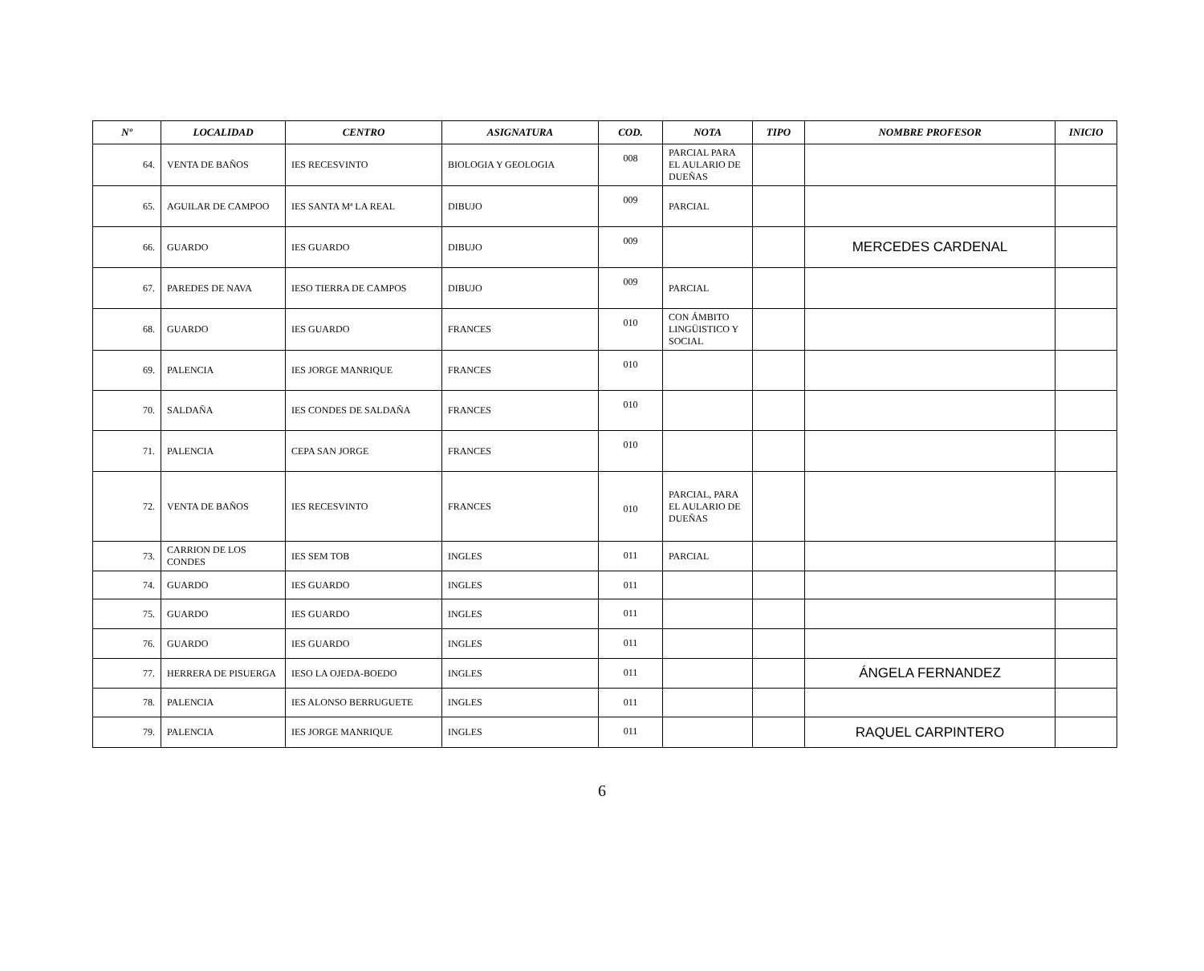| Nº | LOCALIDAD | CENTRO | ASIGNATURA | COD. | NOTA | TIPO | NOMBRE PROFESOR | INICIO |
| --- | --- | --- | --- | --- | --- | --- | --- | --- |
| 64. | VENTA DE BAÑOS | IES RECESVINTO | BIOLOGIA Y GEOLOGIA | 008 | PARCIAL PARA EL AULARIO DE DUEÑAS | | | |
| 65. | AGUILAR DE CAMPOO | IES SANTA Mª LA REAL | DIBUJO | 009 | PARCIAL | | | |
| 66. | GUARDO | IES GUARDO | DIBUJO | 009 | | | MERCEDES CARDENAL | |
| 67. | PAREDES DE NAVA | IESO TIERRA DE CAMPOS | DIBUJO | 009 | PARCIAL | | | |
| 68. | GUARDO | IES GUARDO | FRANCES | 010 | CON ÁMBITO LINGÜISTICO Y SOCIAL | | | |
| 69. | PALENCIA | IES JORGE MANRIQUE | FRANCES | 010 | | | | |
| 70. | SALDAÑA | IES CONDES DE SALDAÑA | FRANCES | 010 | | | | |
| 71. | PALENCIA | CEPA SAN JORGE | FRANCES | 010 | | | | |
| 72. | VENTA DE BAÑOS | IES RECESVINTO | FRANCES | 010 | PARCIAL, PARA EL AULARIO DE DUEÑAS | | | |
| 73. | CARRION DE LOS CONDES | IES SEM TOB | INGLES | 011 | PARCIAL | | | |
| 74. | GUARDO | IES GUARDO | INGLES | 011 | | | | |
| 75. | GUARDO | IES GUARDO | INGLES | 011 | | | | |
| 76. | GUARDO | IES GUARDO | INGLES | 011 | | | | |
| 77. | HERRERA DE PISUERGA | IESO LA OJEDA-BOEDO | INGLES | 011 | | | ÁNGELA FERNANDEZ | |
| 78. | PALENCIA | IES ALONSO BERRUGUETE | INGLES | 011 | | | | |
| 79. | PALENCIA | IES JORGE MANRIQUE | INGLES | 011 | | | RAQUEL CARPINTERO | |
6